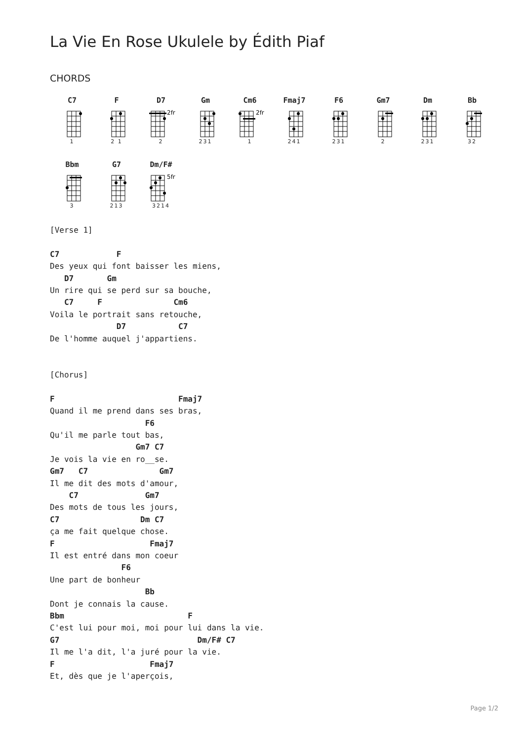La Vie En Rose Ukulele by Édith Piaf
CHORDS
C7
1
F
2 1
D7
2fr
2
Gm
231
Cm6
2fr
1
Fmaj7
241
F6
231
Gm7
2
Dm
231
Bb
32
Bbm
3
G7
213
Dm/F#
5fr
3214
[Verse 1]

C7            F
Des yeux qui font baisser les miens,
   D7       Gm
Un rire qui se perd sur sa bouche,
   C7     F               Cm6
Voila le portrait sans retouche,
              D7           C7
De l'homme auquel j'appartiens.


[Chorus]

F                          Fmaj7
Quand il me prend dans ses bras,
                    F6
Qu'il me parle tout bas,
                  Gm7 C7
Je vois la vie en ro__se.
Gm7   C7               Gm7
Il me dit des mots d'amour,
    C7              Gm7
Des mots de tous les jours,
C7                 Dm C7
ça me fait quelque chose.
F                    Fmaj7
Il est entré dans mon coeur
               F6
Une part de bonheur
                    Bb
Dont je connais la cause.
Bbm                          F
C'est lui pour moi, moi pour lui dans la vie.
G7                             Dm/F# C7
Il me l'a dit, l'a juré pour la vie.
F                    Fmaj7
Et, dès que je l'aperçois,
Page 1/2